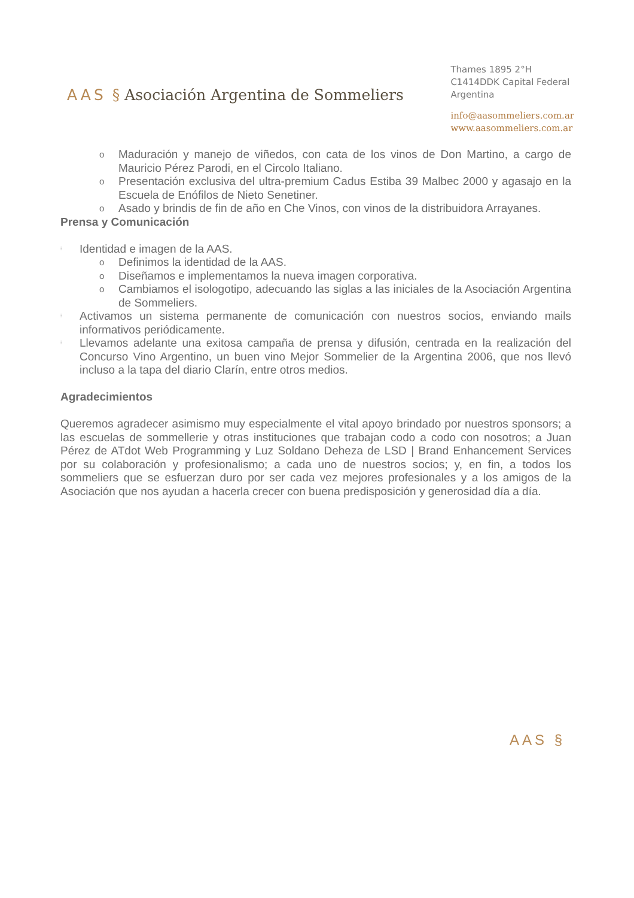AAS § Asociación Argentina de Sommeliers
Thames 1895 2°H
C1414DDK Capital Federal
Argentina
info@aasommeliers.com.ar
www.aasommeliers.com.ar
o Maduración y manejo de viñedos, con cata de los vinos de Don Martino, a cargo de Mauricio Pérez Parodi, en el Circolo Italiano.
o Presentación exclusiva del ultra-premium Cadus Estiba 39 Malbec 2000 y agasajo en la Escuela de Enófilos de Nieto Senetiner.
o Asado y brindis de fin de año en Che Vinos, con vinos de la distribuidora Arrayanes.
Prensa y Comunicación
⁞ Identidad e imagen de la AAS.
o Definimos la identidad de la AAS.
o Diseñamos e implementamos la nueva imagen corporativa.
o Cambiamos el isologotipo, adecuando las siglas a las iniciales de la Asociación Argentina de Sommeliers.
⁞ Activamos un sistema permanente de comunicación con nuestros socios, enviando mails informativos periódicamente.
⁞ Llevamos adelante una exitosa campaña de prensa y difusión, centrada en la realización del Concurso Vino Argentino, un buen vino Mejor Sommelier de la Argentina 2006, que nos llevó incluso a la tapa del diario Clarín, entre otros medios.
Agradecimientos
Queremos agradecer asimismo muy especialmente el vital apoyo brindado por nuestros sponsors; a las escuelas de sommellerie y otras instituciones que trabajan codo a codo con nosotros; a Juan Pérez de ATdot Web Programming y Luz Soldano Deheza de LSD | Brand Enhancement Services por su colaboración y profesionalismo; a cada uno de nuestros socios; y, en fin, a todos los sommeliers que se esfuerzan duro por ser cada vez mejores profesionales y a los amigos de la Asociación que nos ayudan a hacerla crecer con buena predisposición y generosidad día a día.
AAS §